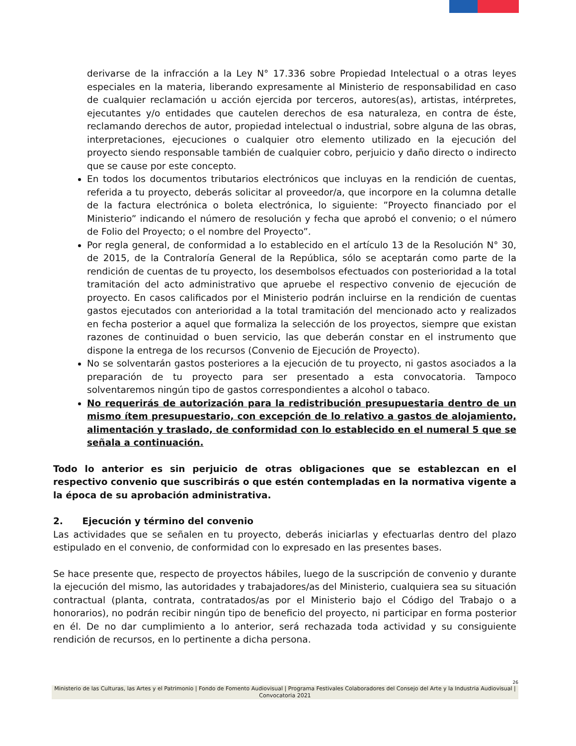derivarse de la infracción a la Ley N° 17.336 sobre Propiedad Intelectual o a otras leyes especiales en la materia, liberando expresamente al Ministerio de responsabilidad en caso de cualquier reclamación u acción ejercida por terceros, autores(as), artistas, intérpretes, ejecutantes y/o entidades que cautelen derechos de esa naturaleza, en contra de éste, reclamando derechos de autor, propiedad intelectual o industrial, sobre alguna de las obras, interpretaciones, ejecuciones o cualquier otro elemento utilizado en la ejecución del proyecto siendo responsable también de cualquier cobro, perjuicio y daño directo o indirecto que se cause por este concepto.
En todos los documentos tributarios electrónicos que incluyas en la rendición de cuentas, referida a tu proyecto, deberás solicitar al proveedor/a, que incorpore en la columna detalle de la factura electrónica o boleta electrónica, lo siguiente: ”Proyecto financiado por el Ministerio” indicando el número de resolución y fecha que aprobó el convenio; o el número de Folio del Proyecto; o el nombre del Proyecto”.
Por regla general, de conformidad a lo establecido en el artículo 13 de la Resolución N° 30, de 2015, de la Contraloría General de la República, sólo se aceptarán como parte de la rendición de cuentas de tu proyecto, los desembolsos efectuados con posterioridad a la total tramitación del acto administrativo que apruebe el respectivo convenio de ejecución de proyecto. En casos calificados por el Ministerio podrán incluirse en la rendición de cuentas gastos ejecutados con anterioridad a la total tramitación del mencionado acto y realizados en fecha posterior a aquel que formaliza la selección de los proyectos, siempre que existan razones de continuidad o buen servicio, las que deberán constar en el instrumento que dispone la entrega de los recursos (Convenio de Ejecución de Proyecto).
No se solventarán gastos posteriores a la ejecución de tu proyecto, ni gastos asociados a la preparación de tu proyecto para ser presentado a esta convocatoria. Tampoco solventaremos ningún tipo de gastos correspondientes a alcohol o tabaco.
No requerirás de autorización para la redistribución presupuestaria dentro de un mismo ítem presupuestario, con excepción de lo relativo a gastos de alojamiento, alimentación y traslado, de conformidad con lo establecido en el numeral 5 que se señala a continuación.
Todo lo anterior es sin perjuicio de otras obligaciones que se establezcan en el respectivo convenio que suscribirás o que estén contempladas en la normativa vigente a la época de su aprobación administrativa.
2. Ejecución y término del convenio
Las actividades que se señalen en tu proyecto, deberás iniciarlas y efectuarlas dentro del plazo estipulado en el convenio, de conformidad con lo expresado en las presentes bases.
Se hace presente que, respecto de proyectos hábiles, luego de la suscripción de convenio y durante la ejecución del mismo, las autoridades y trabajadores/as del Ministerio, cualquiera sea su situación contractual (planta, contrata, contratados/as por el Ministerio bajo el Código del Trabajo o a honorarios), no podrán recibir ningún tipo de beneficio del proyecto, ni participar en forma posterior en él. De no dar cumplimiento a lo anterior, será rechazada toda actividad y su consiguiente rendición de recursos, en lo pertinente a dicha persona.
26
Ministerio de las Culturas, las Artes y el Patrimonio | Fondo de Fomento Audiovisual | Programa Festivales Colaboradores del Consejo del Arte y la Industria Audiovisual | Convocatoria 2021